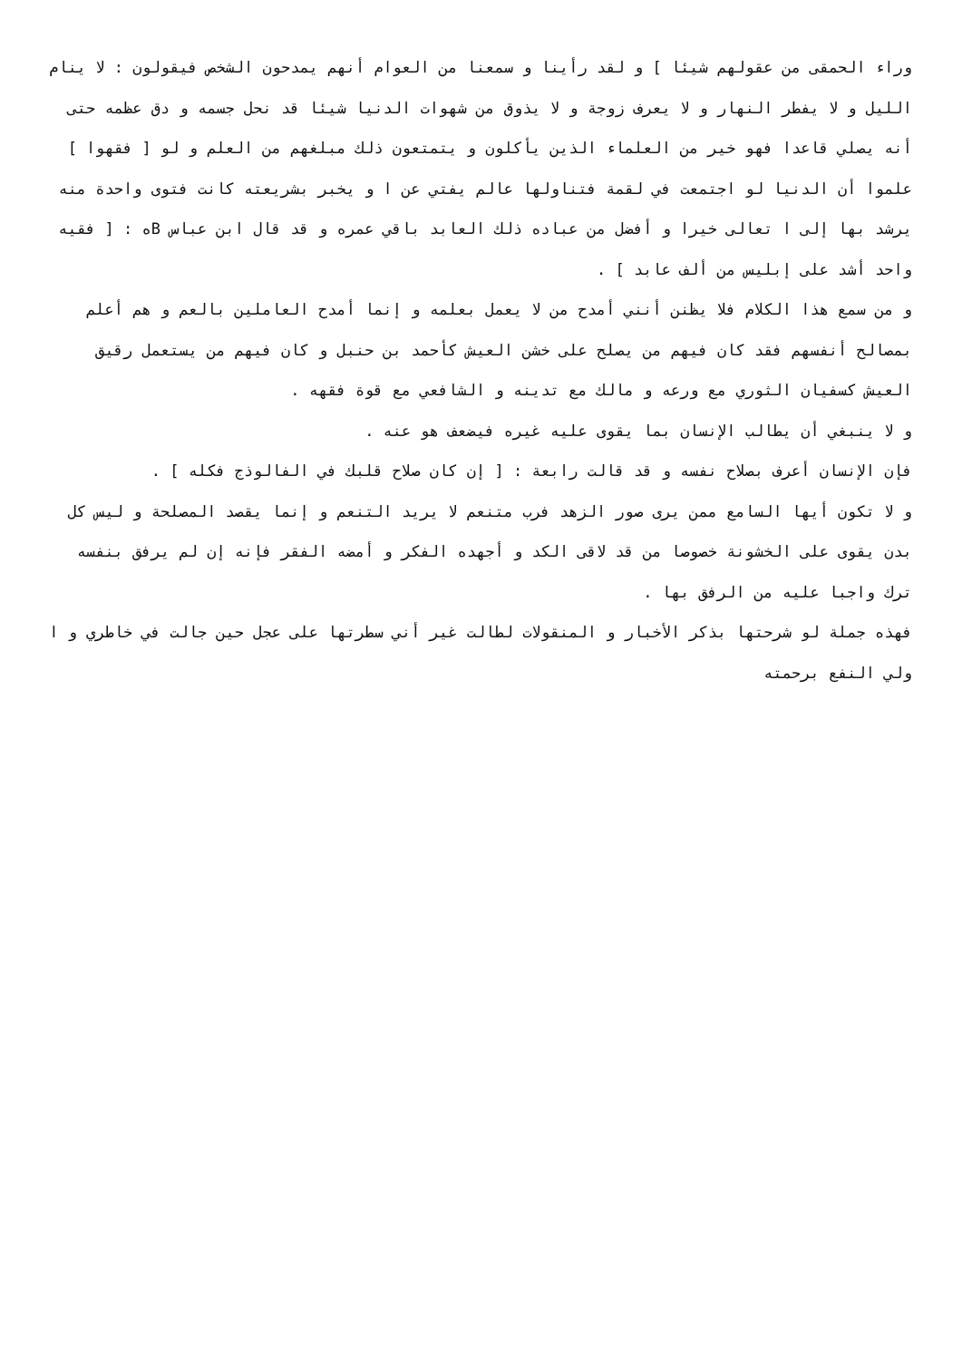وراء الحمقى من عقولهم شيئا ] و لقد رأينا و سمعنا من العوام أنهم يمدحون الشخص فيقولون : لا ينام الليل و لا يفطر النهار و لا يعرف زوجة و لا يذوق من شهوات الدنيا شيئا قد نحل جسمه و دق عظمه حتى أنه يصلي قاعدا فهو خير من العلماء الذين يأكلون و يتمتعون ذلك مبلغهم من العلم و لو [ فقهوا ] علموا أن الدنيا لو اجتمعت في لقمة فتناولها عالم يفتي عن ا و يخبر بشريعته كانت فتوى واحدة منه يرشد بها إلى ا تعالى خيرا و أفضل من عباده ذلك العابد باقي عمره و قد قال ابن عباس Bه : [ فقيه واحد أشد على إبليس من ألف عابد ] .
و من سمع هذا الكلام فلا يظنن أنني أمدح من لا يعمل بعلمه و إنما أمدح العاملين بالعم و هم أعلم بمصالح أنفسهم فقد كان فيهم من يصلح على خشن العيش كأحمد بن حنبل و كان فيهم من يستعمل رقيق العيش كسفيان الثوري مع ورعه و مالك مع تدينه و الشافعي مع قوة فقهه .
و لا ينبغي أن يطالب الإنسان بما يقوى عليه غيره فيضعف هو عنه .
فإن الإنسان أعرف بصلاح نفسه و قد قالت رابعة : [ إن كان صلاح قلبك في الفالوذج فكله ] .
و لا تكون أيها السامع ممن يرى صور الزهد فرب متنعم لا يريد التنعم و إنما يقصد المصلحة و ليس كل بدن يقوى على الخشونة خصوصا من قد لاقى الكد و أجهده الفكر و أمضه الفقر فإنه إن لم يرفق بنفسه ترك واجبا عليه من الرفق بها .
فهذه جملة لو شرحتها بذكر الأخبار و المنقولات لطالت غير أني سطرتها على عجل حين جالت في خاطري و ا ولي النفع برحمته